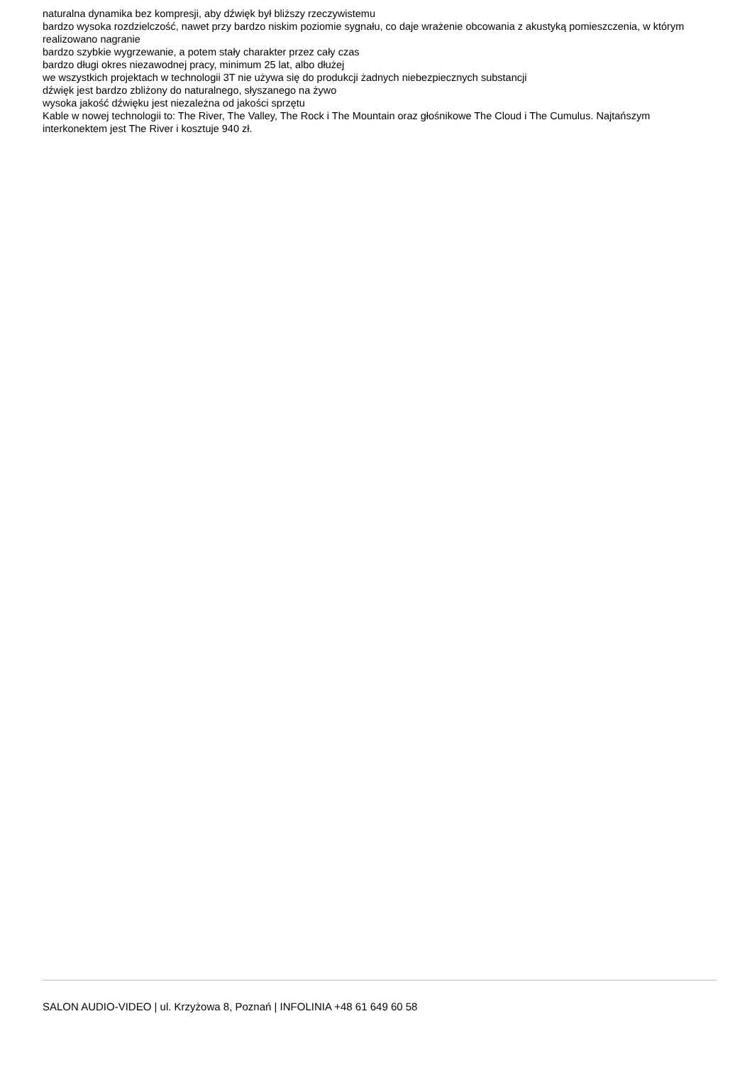naturalna dynamika bez kompresji, aby dźwięk był bliższy rzeczywistemu
bardzo wysoka rozdzielczość, nawet przy bardzo niskim poziomie sygnału, co daje wrażenie obcowania z akustyką pomieszczenia, w którym realizowano nagranie
bardzo szybkie wygrzewanie, a potem stały charakter przez cały czas
bardzo długi okres niezawodnej pracy, minimum 25 lat, albo dłużej
we wszystkich projektach w technologii 3T nie używa się do produkcji żadnych niebezpiecznych substancji
dźwięk jest bardzo zbliżony do naturalnego, słyszanego na żywo
wysoka jakość dźwięku jest niezależna od jakości sprzętu
Kable w nowej technologii to: The River, The Valley, The Rock i The Mountain oraz głośnikowe The Cloud i The Cumulus. Najtańszym interkonektem jest The River i kosztuje 940 zł.
SALON AUDIO-VIDEO | ul. Krzyżowa 8, Poznań | INFOLINIA +48 61 649 60 58